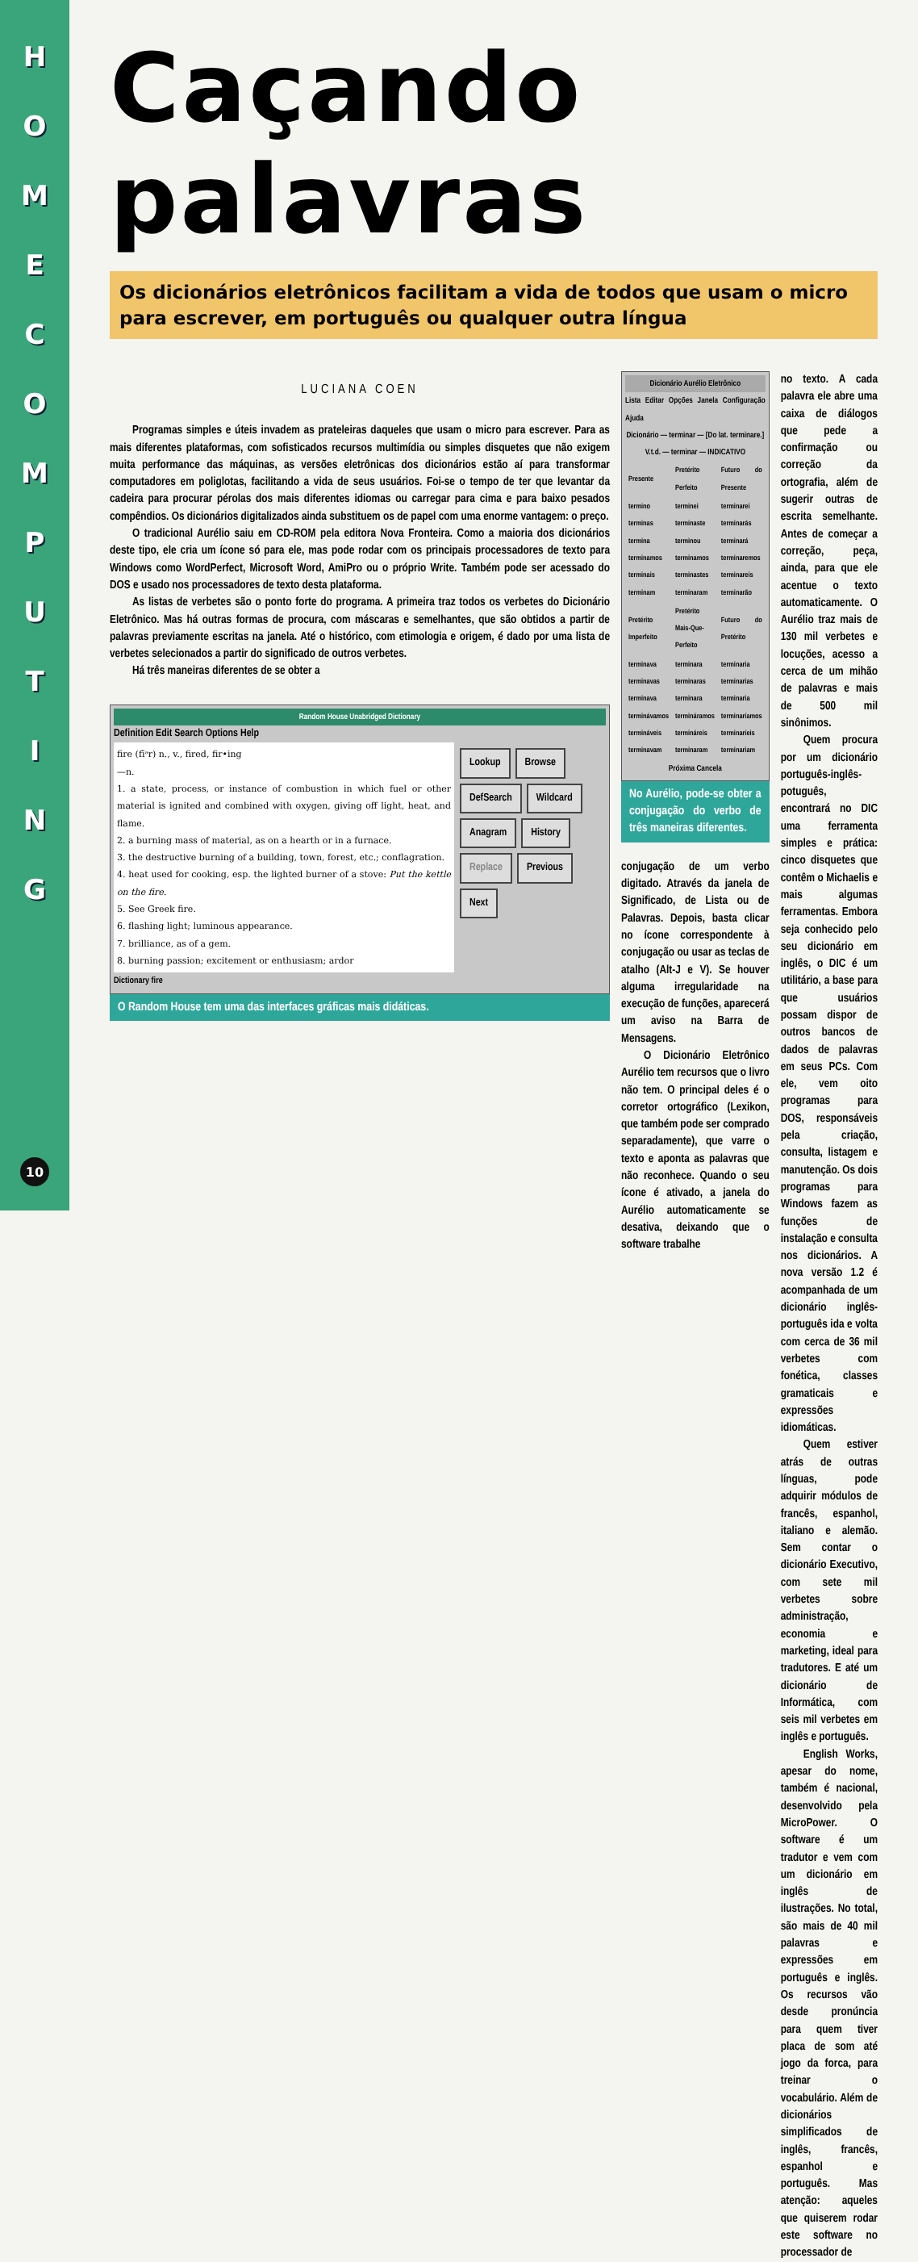HOMECOMPUTING
10
Caçando palavras
Os dicionários eletrônicos facilitam a vida de todos que usam o micro para escrever, em português ou qualquer outra língua
LUCIANA COEN
Programas simples e úteis invadem as prateleiras daqueles que usam o micro para escrever. Para as mais diferentes plataformas, com sofisticados recursos multimídia ou simples disquetes que não exigem muita performance das máquinas, as versões eletrônicas dos dicionários estão aí para transformar computadores em poliglotas, facilitando a vida de seus usuários. Foi-se o tempo de ter que levantar da cadeira para procurar pérolas dos mais diferentes idiomas ou carregar para cima e para baixo pesados compêndios. Os dicionários digitalizados ainda substituem os de papel com uma enorme vantagem: o preço.
O tradicional Aurélio saiu em CD-ROM pela editora Nova Fronteira. Como a maioria dos dicionários deste tipo, ele cria um ícone só para ele, mas pode rodar com os principais processadores de texto para Windows como WordPerfect, Microsoft Word, AmiPro ou o próprio Write. Também pode ser acessado do DOS e usado nos processadores de texto desta plataforma.
As listas de verbetes são o ponto forte do programa. A primeira traz todos os verbetes do Dicionário Eletrônico. Mas há outras formas de procura, com máscaras e semelhantes, que são obtidos a partir de palavras previamente escritas na janela. Até o histórico, com etimologia e origem, é dado por uma lista de verbetes selecionados a partir do significado de outros verbetes.
Há três maneiras diferentes de se obter a
Random House Unabridged Dictionary
Definition Edit Search Options Help
fire (fīᵊr) n., v., fired, fir•ing
—n.
1. a state, process, or instance of combustion in which fuel or other material is ignited and combined with oxygen, giving off light, heat, and flame.
2. a burning mass of material, as on a hearth or in a furnace.
3. the destructive burning of a building, town, forest, etc.; conflagration.
4. heat used for cooking, esp. the lighted burner of a stove: Put the kettle on the fire.
5. See Greek fire.
6. flashing light; luminous appearance.
7. brilliance, as of a gem.
8. burning passion; excitement or enthusiasm; ardor
Lookup Browse DefSearch Wildcard Anagram History Replace Previous Next
Dictionary fire
O Random House tem uma das interfaces gráficas mais didáticas.
Dicionário Aurélio Eletrônico
Lista Editar Opções Janela Configuração Ajuda
Dicionário — terminar — [Do lat. terminare.] V.t.d. — terminar — INDICATIVO
| Presente | Pretérito Perfeito | Futuro do Presente |
| --- | --- | --- |
| termino terminas termina terminamos terminais terminam | terminei terminaste terminou terminamos terminastes terminaram | terminarei terminarás terminará terminaremos terminareis terminarão |
| Pretérito Imperfeito | Pretérito Mais-Que-Perfeito | Futuro do Pretérito |
| terminava terminavas terminava terminávamos termináveis terminavam | terminara terminaras terminara termináramos termináreis terminaram | terminaria terminarias terminaria terminaríamos terminaríeis terminariam |
Próxima Cancela
No Aurélio, pode-se obter a conjugação do verbo de três maneiras diferentes.
conjugação de um verbo digitado. Através da janela de Significado, de Lista ou de Palavras. Depois, basta clicar no ícone correspondente à conjugação ou usar as teclas de atalho (Alt-J e V). Se houver alguma irregularidade na execução de funções, aparecerá um aviso na Barra de Mensagens.
O Dicionário Eletrônico Aurélio tem recursos que o livro não tem. O principal deles é o corretor ortográfico (Lexikon, que também pode ser comprado separadamente), que varre o texto e aponta as palavras que não reconhece. Quando o seu ícone é ativado, a janela do Aurélio automaticamente se desativa, deixando que o software trabalhe
no texto. A cada palavra ele abre uma caixa de diálogos que pede a confirmação ou correção da ortografia, além de sugerir outras de escrita semelhante. Antes de começar a correção, peça, ainda, para que ele acentue o texto automaticamente. O Aurélio traz mais de 130 mil verbetes e locuções, acesso a cerca de um mihão de palavras e mais de 500 mil sinônimos.
Quem procura por um dicionário português-inglês-potuguês, encontrará no DIC uma ferramenta simples e prática: cinco disquetes que contêm o Michaelis e mais algumas ferramentas. Embora seja conhecido pelo seu dicionário em inglês, o DIC é um utilitário, a base para que usuários possam dispor de outros bancos de dados de palavras em seus PCs. Com ele, vem oito programas para DOS, responsáveis pela criação, consulta, listagem e manutenção. Os dois programas para Windows fazem as funções de instalação e consulta nos dicionários. A nova versão 1.2 é acompanhada de um dicionário inglês-português ida e volta com cerca de 36 mil verbetes com fonética, classes gramaticais e expressões idiomáticas.
Quem estiver atrás de outras línguas, pode adquirir módulos de francês, espanhol, italiano e alemão. Sem contar o dicionário Executivo, com sete mil verbetes sobre administração, economia e marketing, ideal para tradutores. E até um dicionário de Informática, com seis mil verbetes em inglês e português.
English Works, apesar do nome, também é nacional, desenvolvido pela MicroPower. O software é um tradutor e vem com um dicionário em inglês de ilustrações. No total, são mais de 40 mil palavras e expressões em português e inglês. Os recursos vão desde pronúncia para quem tiver placa de som até jogo da forca, para treinar o vocabulário. Além de dicionários simplificados de inglês, francês, espanhol e português. Mas atenção: aqueles que quiserem rodar este software no processador de